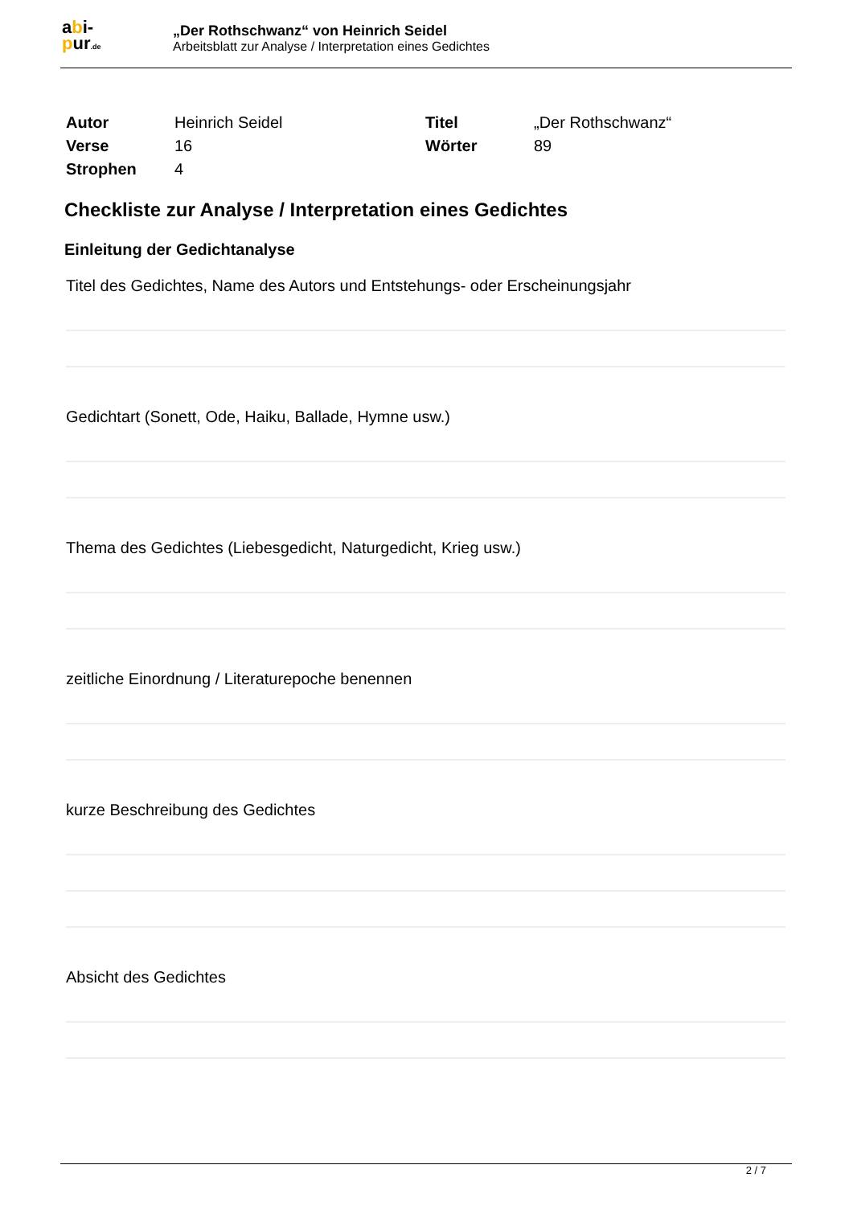abi-
pur.de
„Der Rothschwanz“ von Heinrich Seidel
Arbeitsblatt zur Analyse / Interpretation eines Gedichtes
| Autor | Heinrich Seidel | Titel | „Der Rothschwanz“ |
| Verse | 16 | Wörter | 89 |
| Strophen | 4 | | |
Checkliste zur Analyse / Interpretation eines Gedichtes
Einleitung der Gedichtanalyse
Titel des Gedichtes, Name des Autors und Entstehungs- oder Erscheinungsjahr
Gedichtart (Sonett, Ode, Haiku, Ballade, Hymne usw.)
Thema des Gedichtes (Liebesgedicht, Naturgedicht, Krieg usw.)
zeitliche Einordnung / Literaturepoche benennen
kurze Beschreibung des Gedichtes
Absicht des Gedichtes
2 / 7